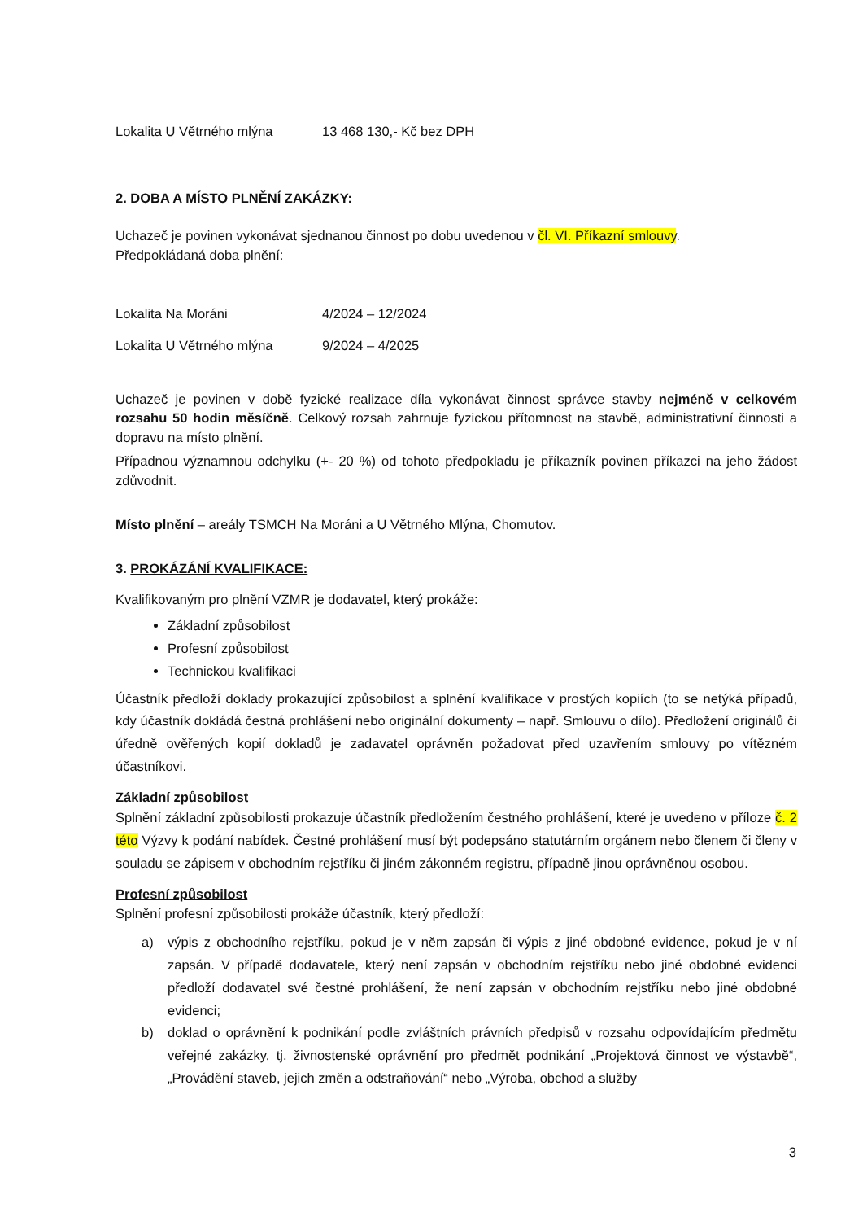Lokalita U Větrného mlýna 13 468 130,- Kč bez DPH
2. DOBA A MÍSTO PLNĚNÍ ZAKÁZKY:
Uchazeč je povinen vykonávat sjednanou činnost po dobu uvedenou v čl. VI. Příkazní smlouvy.
Předpokládaná doba plnění:
Lokalita Na Moráni 4/2024 – 12/2024
Lokalita U Větrného mlýna 9/2024 – 4/2025
Uchazeč je povinen v době fyzické realizace díla vykonávat činnost správce stavby nejméně v celkovém rozsahu 50 hodin měsíčně. Celkový rozsah zahrnuje fyzickou přítomnost na stavbě, administrativní činnosti a dopravu na místo plnění.
Případnou významnou odchylku (+- 20 %) od tohoto předpokladu je příkazník povinen příkazci na jeho žádost zdůvodnit.
Místo plnění – areály TSMCH Na Moráni a U Větrného Mlýna, Chomutov.
3. PROKÁZÁNÍ KVALIFIKACE:
Kvalifikovaným pro plnění VZMR je dodavatel, který prokáže:
Základní způsobilost
Profesní způsobilost
Technickou kvalifikaci
Účastník předloží doklady prokazující způsobilost a splnění kvalifikace v prostých kopiích (to se netýká případů, kdy účastník dokládá čestná prohlášení nebo originální dokumenty – např. Smlouvu o dílo). Předložení originálů či úředně ověřených kopií dokladů je zadavatel oprávněn požadovat před uzavřením smlouvy po vítězném účastníkovi.
Základní způsobilost
Splnění základní způsobilosti prokazuje účastník předložením čestného prohlášení, které je uvedeno v příloze č. 2 této Výzvy k podání nabídek. Čestné prohlášení musí být podepsáno statutárním orgánem nebo členem či členy v souladu se zápisem v obchodním rejstříku či jiném zákonném registru, případně jinou oprávněnou osobou.
Profesní způsobilost
Splnění profesní způsobilosti prokáže účastník, který předloží:
a) výpis z obchodního rejstříku, pokud je v něm zapsán či výpis z jiné obdobné evidence, pokud je v ní zapsán. V případě dodavatele, který není zapsán v obchodním rejstříku nebo jiné obdobné evidenci předloží dodavatel své čestné prohlášení, že není zapsán v obchodním rejstříku nebo jiné obdobné evidenci;
b) doklad o oprávnění k podnikání podle zvláštních právních předpisů v rozsahu odpovídajícím předmětu veřejné zakázky, tj. živnostenské oprávnění pro předmět podnikání „Projektová činnost ve výstavbě“, „Provádění staveb, jejich změn a odstraňování“ nebo „Výroba, obchod a služby
3